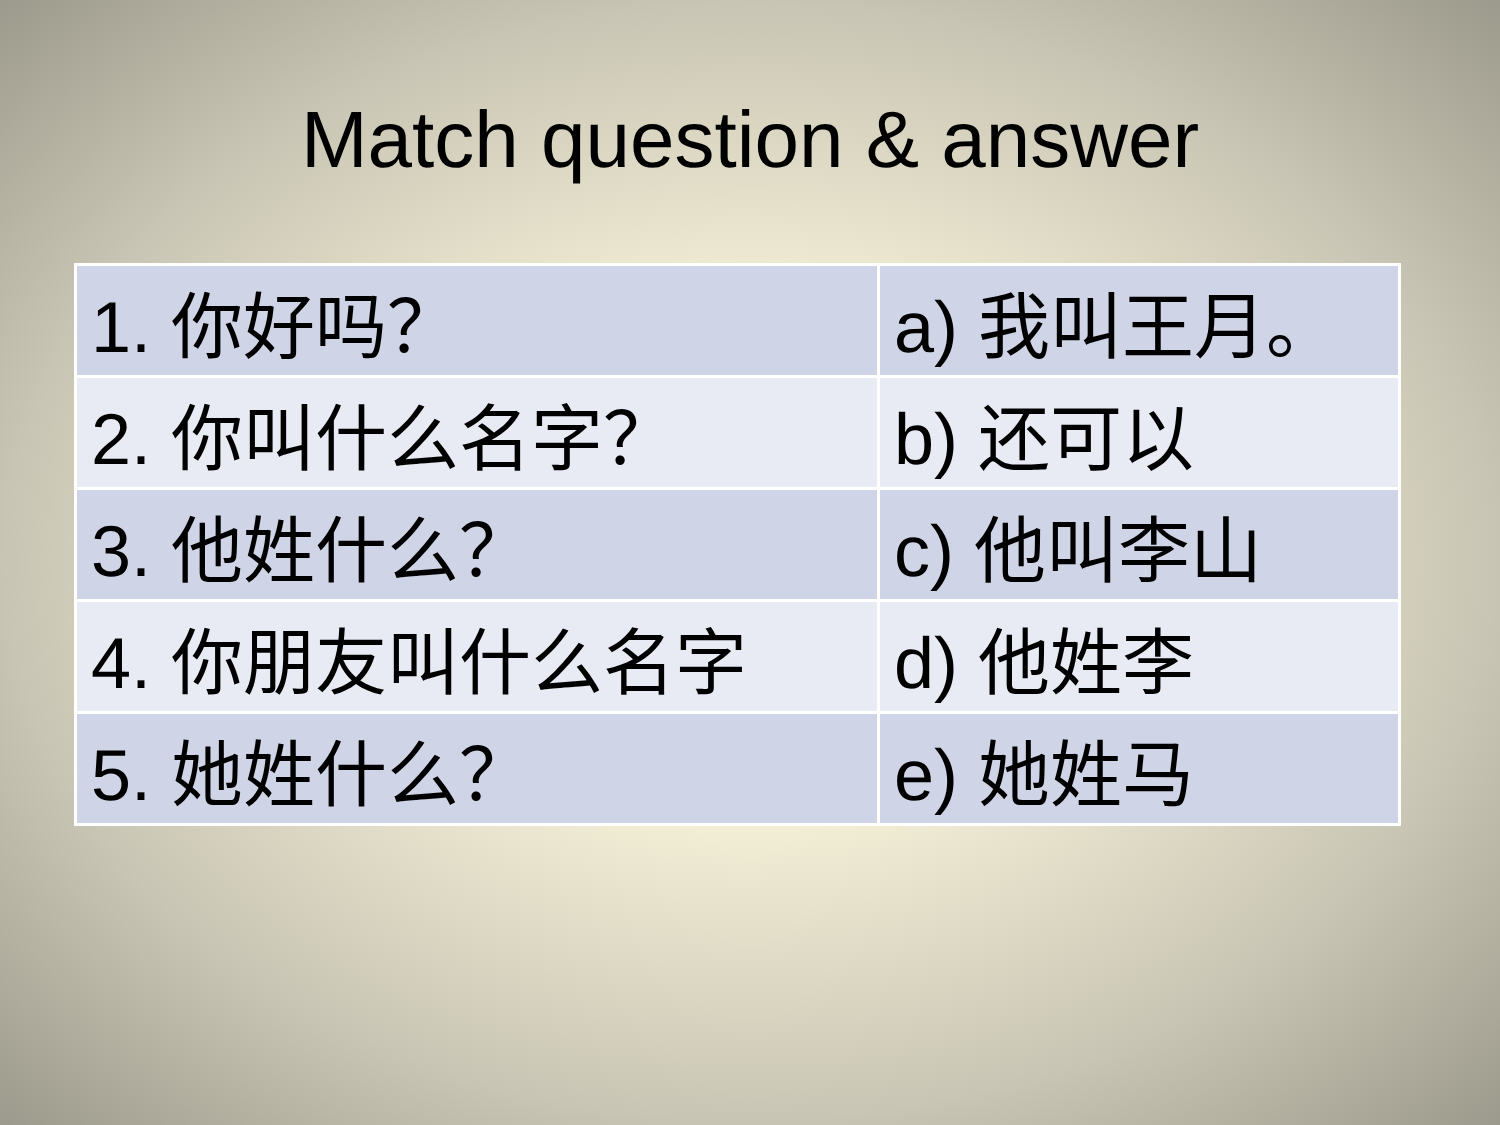Match question & answer
| 1. 你好吗？ | a) 我叫王月。 |
| 2. 你叫什么名字？ | b) 还可以 |
| 3. 他姓什么？ | c) 他叫李山 |
| 4. 你朋友叫什么名字 | d) 他姓李 |
| 5. 她姓什么？ | e) 她姓马 |